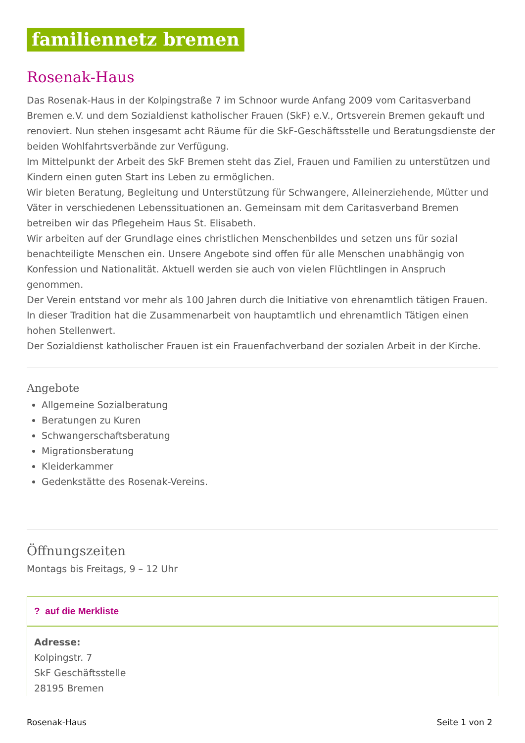familiennetz bremen
Rosenak-Haus
Das Rosenak-Haus in der Kolpingstraße 7 im Schnoor wurde Anfang 2009 vom Caritasverband Bremen e.V. und dem Sozialdienst katholischer Frauen (SkF) e.V., Ortsverein Bremen gekauft und renoviert. Nun stehen insgesamt acht Räume für die SkF-Geschäftsstelle und Beratungsdienste der beiden Wohlfahrtsverbände zur Verfügung.
Im Mittelpunkt der Arbeit des SkF Bremen steht das Ziel, Frauen und Familien zu unterstützen und Kindern einen guten Start ins Leben zu ermöglichen.
Wir bieten Beratung, Begleitung und Unterstützung für Schwangere, Alleinerziehende, Mütter und Väter in verschiedenen Lebenssituationen an. Gemeinsam mit dem Caritasverband Bremen betreiben wir das Pflegeheim Haus St. Elisabeth.
Wir arbeiten auf der Grundlage eines christlichen Menschenbildes und setzen uns für sozial benachteiligte Menschen ein. Unsere Angebote sind offen für alle Menschen unabhängig von Konfession und Nationalität. Aktuell werden sie auch von vielen Flüchtlingen in Anspruch genommen.
Der Verein entstand vor mehr als 100 Jahren durch die Initiative von ehrenamtlich tätigen Frauen. In dieser Tradition hat die Zusammenarbeit von hauptamtlich und ehrenamtlich Tätigen einen hohen Stellenwert.
Der Sozialdienst katholischer Frauen ist ein Frauenfachverband der sozialen Arbeit in der Kirche.
Angebote
Allgemeine Sozialberatung
Beratungen zu Kuren
Schwangerschaftsberatung
Migrationsberatung
Kleiderkammer
Gedenkstätte des Rosenak-Vereins.
Öffnungszeiten
Montags bis Freitags, 9 – 12 Uhr
? auf die Merkliste
Adresse:
Kolpingstr. 7
SkF Geschäftsstelle
28195 Bremen
Rosenak-Haus Seite 1 von 2